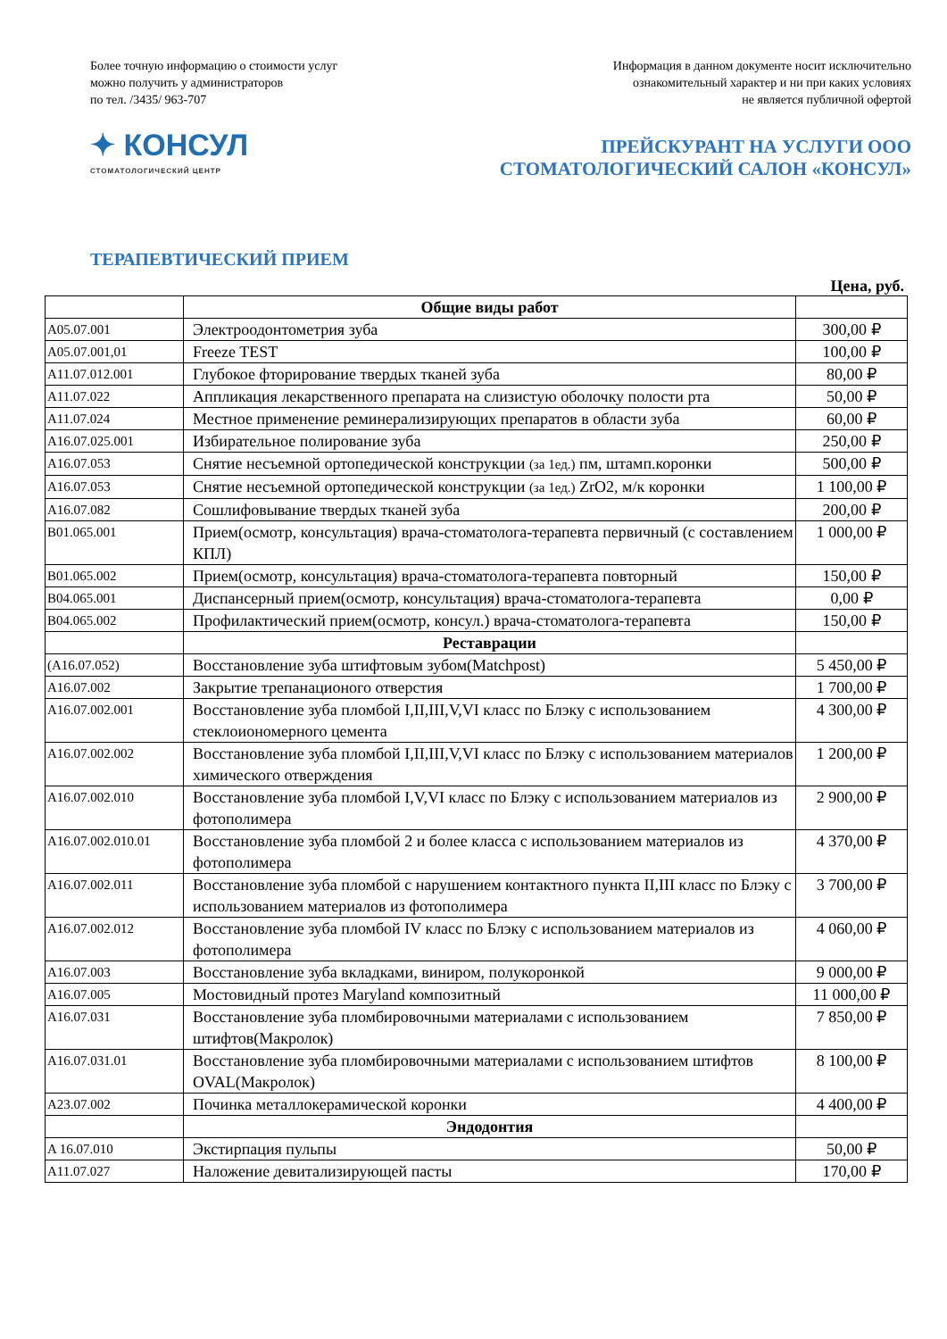Более точную информацию о стоимости услуг
можно получить у администраторов
по тел. /3435/ 963-707
Информация в данном документе носит исключительно
ознакомительный характер и ни при каких условиях
не является публичной офертой
✦ КОНСУЛ
СТОМАТОЛОГИЧЕСКИЙ ЦЕНТР
ПРЕЙСКУРАНТ НА УСЛУГИ ООО
СТОМАТОЛОГИЧЕСКИЙ САЛОН «КОНСУЛ»
ТЕРАПЕВТИЧЕСКИЙ ПРИЕМ
Цена, руб.
| | Общие виды работ | |
| A05.07.001 | Электроодонтометрия зуба | 300,00 ₽ |
| A05.07.001,01 | Freeze TEST | 100,00 ₽ |
| A11.07.012.001 | Глубокое фторирование твердых тканей зуба | 80,00 ₽ |
| A11.07.022 | Аппликация лекарственного препарата на слизистую оболочку полости рта | 50,00 ₽ |
| A11.07.024 | Местное применение реминерализирующих препаратов в области зуба | 60,00 ₽ |
| A16.07.025.001 | Избирательное полирование зуба | 250,00 ₽ |
| A16.07.053 | Снятие несъемной ортопедической конструкции (за 1ед.) пм, штамп.коронки | 500,00 ₽ |
| A16.07.053 | Снятие несъемной ортопедической конструкции (за 1ед.) ZrO2, м/к коронки | 1 100,00 ₽ |
| A16.07.082 | Сошлифовывание твердых тканей зуба | 200,00 ₽ |
| B01.065.001 | Прием(осмотр, консультация) врача-стоматолога-терапевта первичный (с составлением КПЛ) | 1 000,00 ₽ |
| B01.065.002 | Прием(осмотр, консультация) врача-стоматолога-терапевта повторный | 150,00 ₽ |
| B04.065.001 | Диспансерный прием(осмотр, консультация) врача-стоматолога-терапевта | 0,00 ₽ |
| B04.065.002 | Профилактический прием(осмотр, консул.) врача-стоматолога-терапевта | 150,00 ₽ |
| | Реставрации | |
| (A16.07.052) | Восстановление зуба штифтовым зубом(Matchpost) | 5 450,00 ₽ |
| A16.07.002 | Закрытие трепанационого отверстия | 1 700,00 ₽ |
| A16.07.002.001 | Восстановление зуба пломбой I,II,III,V,VI класс по Блэку с использованием стеклоиономерного цемента | 4 300,00 ₽ |
| A16.07.002.002 | Восстановление зуба пломбой I,II,III,V,VI класс по Блэку с использованием материалов химического отверждения | 1 200,00 ₽ |
| A16.07.002.010 | Восстановление зуба пломбой I,V,VI класс по Блэку с использованием материалов из фотополимера | 2 900,00 ₽ |
| A16.07.002.010.01 | Восстановление зуба пломбой 2 и более класса с использованием материалов из фотополимера | 4 370,00 ₽ |
| A16.07.002.011 | Восстановление зуба пломбой с нарушением контактного пункта II,III класс по Блэку с использованием материалов из фотополимера | 3 700,00 ₽ |
| A16.07.002.012 | Восстановление зуба пломбой IV класс по Блэку с использованием материалов из фотополимера | 4 060,00 ₽ |
| A16.07.003 | Восстановление зуба вкладками, виниром, полукоронкой | 9 000,00 ₽ |
| A16.07.005 | Мостовидный протез Maryland композитный | 11 000,00 ₽ |
| A16.07.031 | Восстановление зуба пломбировочными материалами с использованием штифтов(Макролок) | 7 850,00 ₽ |
| A16.07.031.01 | Восстановление зуба пломбировочными материалами с использованием штифтов OVAL(Макролок) | 8 100,00 ₽ |
| A23.07.002 | Починка металлокерамической коронки | 4 400,00 ₽ |
| | Эндодонтия | |
| A 16.07.010 | Экстирпация пульпы | 50,00 ₽ |
| A11.07.027 | Наложение девитализирующей пасты | 170,00 ₽ |